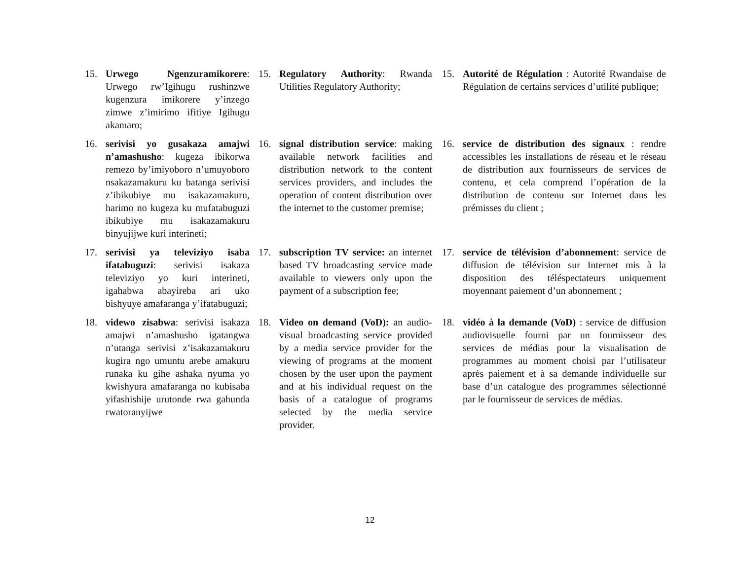15. Urwego Ngenzuramikorere: Urwego rw’Igihugu rushinzwe kugenzura imikorere y’inzego zimwe z’imirimo ifitiye Igihugu akamaro;
15. Regulatory Authority: Rwanda Utilities Regulatory Authority;
15. Autorité de Régulation : Autorité Rwandaise de Régulation de certains services d’utilité publique;
16. serivisi yo gusakaza amajwi n’amashusho: kugeza ibikorwa remezo by’imiyoboro n’umuyoboro nsakazamakuru ku batanga serivisi z’ibikubiye mu isakazamakuru, harimo no kugeza ku mufatabuguzi ibikubiye mu isakazamakuru binyujijwe kuri interineti;
16. signal distribution service: making available network facilities and distribution network to the content services providers, and includes the operation of content distribution over the internet to the customer premise;
16. service de distribution des signaux : rendre accessibles les installations de réseau et le réseau de distribution aux fournisseurs de services de contenu, et cela comprend l’opération de la distribution de contenu sur Internet dans les prémisses du client ;
17. serivisi ya televiziyo isaba ifatabuguzi: serivisi isakaza televiziyo yo kuri interineti, igahabwa abayireba ari uko bishyuye amafaranga y’ifatabuguzi;
17. subscription TV service: an internet based TV broadcasting service made available to viewers only upon the payment of a subscription fee;
17. service de télévision d’abonnement: service de diffusion de télévision sur Internet mis à la disposition des téléspectateurs uniquement moyennant paiement d’un abonnement ;
18. videwo zisabwa: serivisi isakaza amajwi n’amashusho igatangwa n’utanga serivisi z’isakazamakuru kugira ngo umuntu arebe amakuru runaka ku gihe ashaka nyuma yo kwishyura amafaranga no kubisaba yifashishije urutonde rwa gahunda rwatoranyijwe
18. Video on demand (VoD): an audio-visual broadcasting service provided by a media service provider for the viewing of programs at the moment chosen by the user upon the payment and at his individual request on the basis of a catalogue of programs selected by the media service provider.
18. vidéo à la demande (VoD) : service de diffusion audiovisuelle fourni par un fournisseur des services de médias pour la visualisation de programmes au moment choisi par l’utilisateur après paiement et à sa demande individuelle sur base d’un catalogue des programmes sélectionné par le fournisseur de services de médias.
12